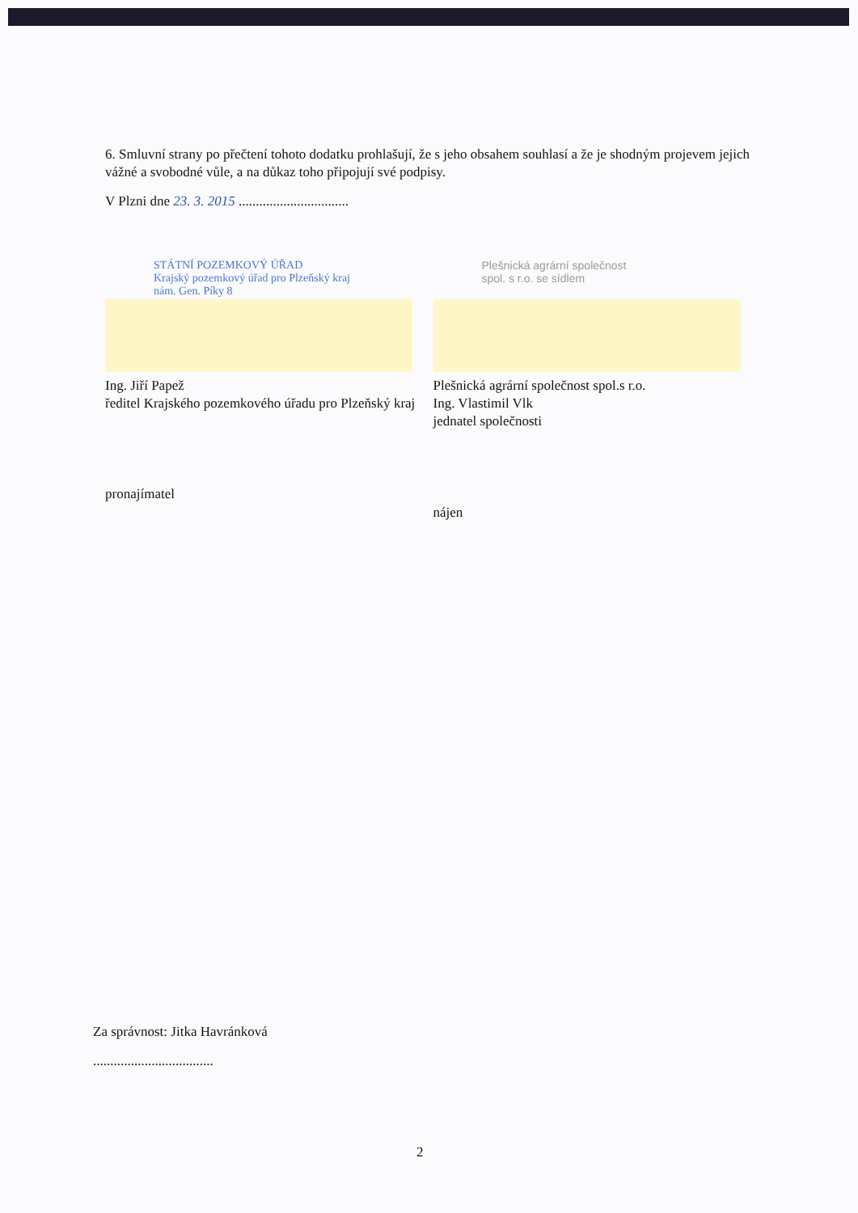6. Smluvní strany po přečtení tohoto dodatku prohlašují, že s jeho obsahem souhlasí a že je shodným projevem jejich vážné a svobodné vůle, a na důkaz toho připojují své podpisy.
V Plzni dne 23. 3. 2015 ................................
STÁTNÍ POZEMKOVÝ ÚŘAD
Krajský pozemkový úřad pro Plzeňský kraj
nám. Gen. Píky 8
Ing. Jiří Papež
ředitel Krajského pozemkového úřadu pro Plzeňský kraj
pronajímatel
Plešnická agrární společnost
spol. s r.o. se sídlem
Plešnická agrární společnost spol.s r.o.
Ing. Vlastimil Vlk
jednatel společnosti
nájen
Za správnost: Jitka Havránková
...................................
2